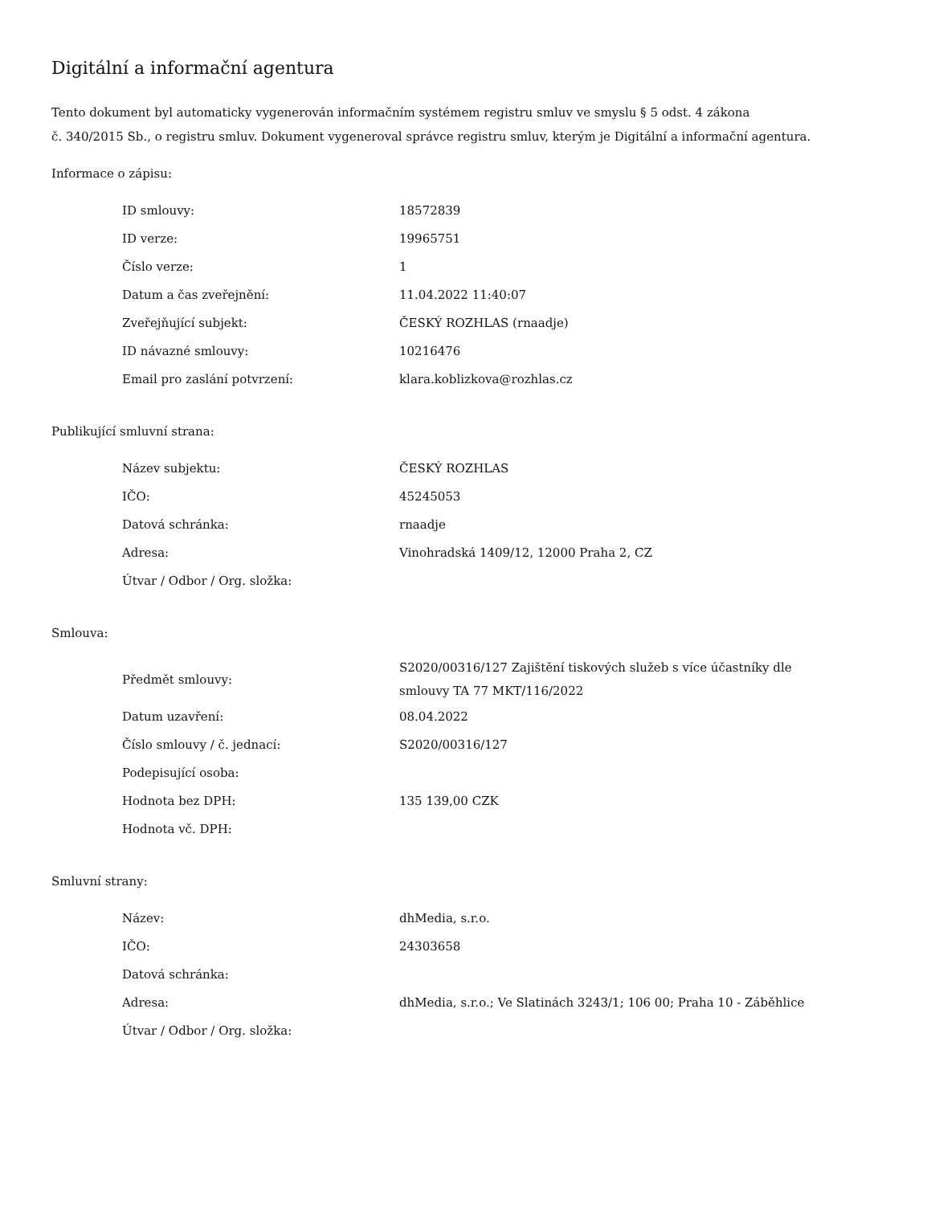Digitální a informační agentura
Tento dokument byl automaticky vygenerován informačním systémem registru smluv ve smyslu § 5 odst. 4 zákona
č. 340/2015 Sb., o registru smluv. Dokument vygeneroval správce registru smluv, kterým je Digitální a informační agentura.
Informace o zápisu:
| ID smlouvy: | 18572839 |
| ID verze: | 19965751 |
| Číslo verze: | 1 |
| Datum a čas zveřejnění: | 11.04.2022 11:40:07 |
| Zveřejňující subjekt: | ČESKÝ ROZHLAS (rnaadje) |
| ID návazné smlouvy: | 10216476 |
| Email pro zaslání potvrzení: | klara.koblizkova@rozhlas.cz |
Publikující smluvní strana:
| Název subjektu: | ČESKÝ ROZHLAS |
| IČO: | 45245053 |
| Datová schránka: | rnaadje |
| Adresa: | Vinohradská 1409/12, 12000 Praha 2, CZ |
| Útvar / Odbor / Org. složka: | |
Smlouva:
| Předmět smlouvy: | S2020/00316/127 Zajištění tiskových služeb s více účastníky dle smlouvy TA 77 MKT/116/2022 |
| Datum uzavření: | 08.04.2022 |
| Číslo smlouvy / č. jednací: | S2020/00316/127 |
| Podepisující osoba: | |
| Hodnota bez DPH: | 135 139,00 CZK |
| Hodnota vč. DPH: | |
Smluvní strany:
| Název: | dhMedia, s.r.o. |
| IČO: | 24303658 |
| Datová schránka: | |
| Adresa: | dhMedia, s.r.o.; Ve Slatinách 3243/1; 106 00; Praha 10 - Záběhlice |
| Útvar / Odbor / Org. složka: | |